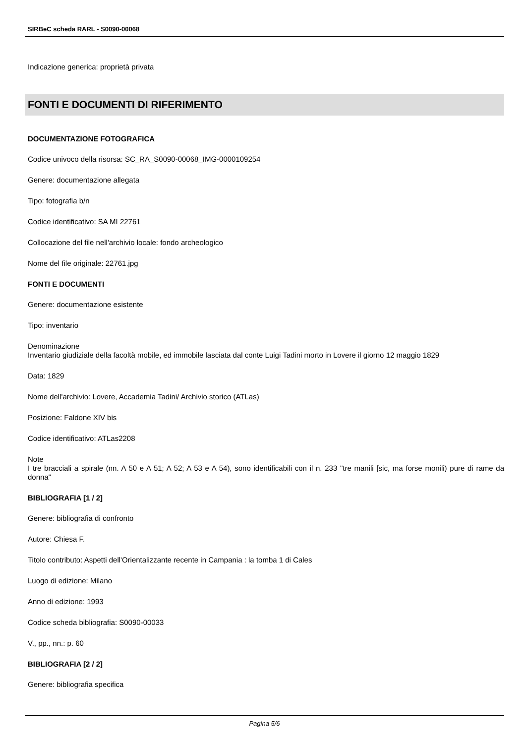SIRBeC scheda RARL - S0090-00068
Indicazione generica: proprietà privata
FONTI E DOCUMENTI DI RIFERIMENTO
DOCUMENTAZIONE FOTOGRAFICA
Codice univoco della risorsa: SC_RA_S0090-00068_IMG-0000109254
Genere: documentazione allegata
Tipo: fotografia b/n
Codice identificativo: SA MI 22761
Collocazione del file nell'archivio locale: fondo archeologico
Nome del file originale: 22761.jpg
FONTI E DOCUMENTI
Genere: documentazione esistente
Tipo: inventario
Denominazione
Inventario giudiziale della facoltà mobile, ed immobile lasciata dal conte Luigi Tadini morto in Lovere il giorno 12 maggio 1829
Data: 1829
Nome dell'archivio: Lovere, Accademia Tadini/ Archivio storico (ATLas)
Posizione: Faldone XIV bis
Codice identificativo: ATLas2208
Note
I tre bracciali a spirale (nn. A 50 e A 51; A 52; A 53 e A 54), sono identificabili con il n. 233 "tre manili [sic, ma forse monili) pure di rame da donna"
BIBLIOGRAFIA [1 / 2]
Genere: bibliografia di confronto
Autore: Chiesa F.
Titolo contributo: Aspetti dell'Orientalizzante recente in Campania : la tomba 1 di Cales
Luogo di edizione: Milano
Anno di edizione: 1993
Codice scheda bibliografia: S0090-00033
V., pp., nn.: p. 60
BIBLIOGRAFIA [2 / 2]
Genere: bibliografia specifica
Pagina 5/6